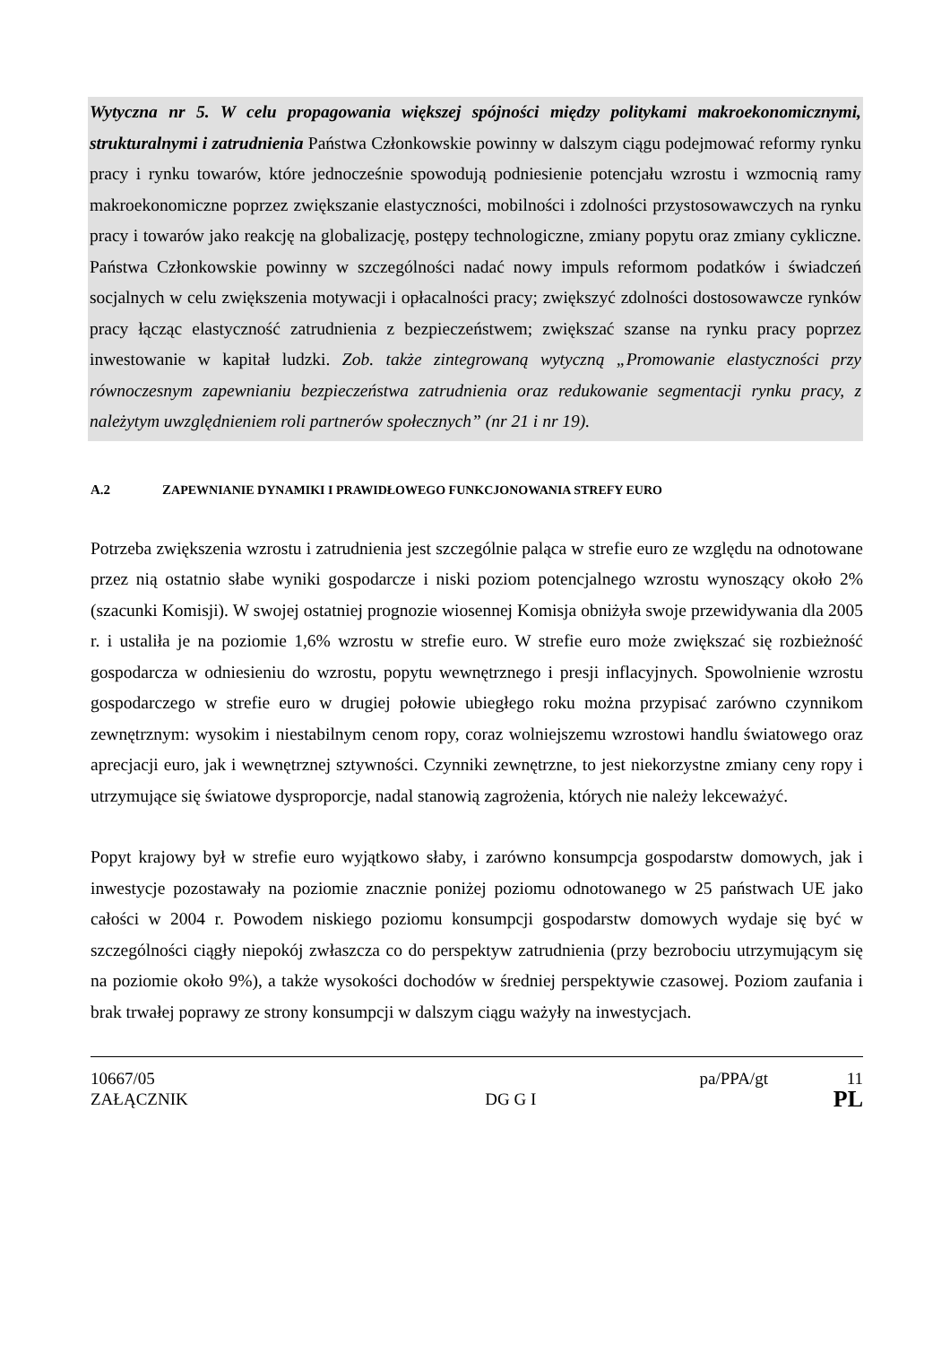Wytyczna nr 5. W celu propagowania większej spójności między politykami makroekonomicznymi, strukturalnymi i zatrudnienia Państwa Członkowskie powinny w dalszym ciągu podejmować reformy rynku pracy i rynku towarów, które jednocześnie spowodują podniesienie potencjału wzrostu i wzmocnią ramy makroekonomiczne poprzez zwiększanie elastyczności, mobilności i zdolności przystosowawczych na rynku pracy i towarów jako reakcję na globalizację, postępy technologiczne, zmiany popytu oraz zmiany cykliczne. Państwa Członkowskie powinny w szczególności nadać nowy impuls reformom podatków i świadczeń socjalnych w celu zwiększenia motywacji i opłacalności pracy; zwiększyć zdolności dostosowawcze rynków pracy łącząc elastyczność zatrudnienia z bezpieczeństwem; zwiększać szanse na rynku pracy poprzez inwestowanie w kapitał ludzki. Zob. także zintegrowaną wytyczną „Promowanie elastyczności przy równoczesnym zapewnianiu bezpieczeństwa zatrudnienia oraz redukowanie segmentacji rynku pracy, z należytym uwzględnieniem roli partnerów społecznych” (nr 21 i nr 19).
A.2 ZAPEWNIANIE DYNAMIKI I PRAWIDŁOWEGO FUNKCJONOWANIA STREFY EURO
Potrzeba zwiększenia wzrostu i zatrudnienia jest szczególnie paląca w strefie euro ze względu na odnotowane przez nią ostatnio słabe wyniki gospodarcze i niski poziom potencjalnego wzrostu wynoszący około 2% (szacunki Komisji). W swojej ostatniej prognozie wiosennej Komisja obniżyła swoje przewidywania dla 2005 r. i ustaliła je na poziomie 1,6% wzrostu w strefie euro. W strefie euro może zwiększać się rozbieżność gospodarcza w odniesieniu do wzrostu, popytu wewnętrznego i presji inflacyjnych. Spowolnienie wzrostu gospodarczego w strefie euro w drugiej połowie ubiegłego roku można przypisać zarówno czynnikom zewnętrznym: wysokim i niestabilnym cenom ropy, coraz wolniejszemu wzrostowi handlu światowego oraz aprecjacji euro, jak i wewnętrznej sztywności. Czynniki zewnętrzne, to jest niekorzystne zmiany ceny ropy i utrzymujące się światowe dysproporcje, nadal stanowią zagrożenia, których nie należy lekceważyć.
Popyt krajowy był w strefie euro wyjątkowo słaby, i zarówno konsumpcja gospodarstw domowych, jak i inwestycje pozostawały na poziomie znacznie poniżej poziomu odnotowanego w 25 państwach UE jako całości w 2004 r. Powodem niskiego poziomu konsumpcji gospodarstw domowych wydaje się być w szczególności ciągły niepokój zwłaszcza co do perspektyw zatrudnienia (przy bezrobociu utrzymującym się na poziomie około 9%), a także wysokości dochodów w średniej perspektywie czasowej. Poziom zaufania i brak trwałej poprawy ze strony konsumpcji w dalszym ciągu ważyły na inwestycjach.
10667/05 pa/PPA/gt 11
ZAŁĄCZNIK DG G I PL